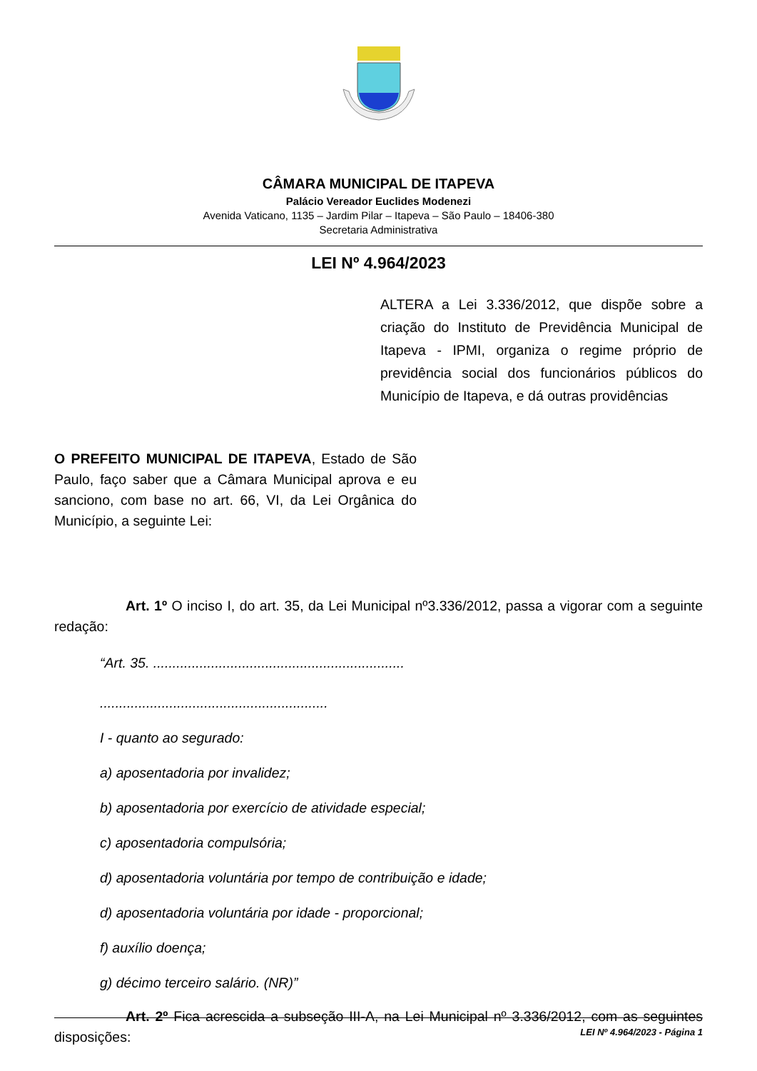CÂMARA MUNICIPAL DE ITAPEVA
Palácio Vereador Euclides Modenezi
Avenida Vaticano, 1135 – Jardim Pilar – Itapeva – São Paulo – 18406-380
Secretaria Administrativa
LEI Nº 4.964/2023
ALTERA a Lei 3.336/2012, que dispõe sobre a criação do Instituto de Previdência Municipal de Itapeva - IPMI, organiza o regime próprio de previdência social dos funcionários públicos do Município de Itapeva, e dá outras providências
O PREFEITO MUNICIPAL DE ITAPEVA, Estado de São Paulo, faço saber que a Câmara Municipal aprova e eu sanciono, com base no art. 66, VI, da Lei Orgânica do Município, a seguinte Lei:
Art. 1º O inciso I, do art. 35, da Lei Municipal nº3.336/2012, passa a vigorar com a seguinte redação:
“Art. 35. .................................................................
...........................................................
I - quanto ao segurado:
a) aposentadoria por invalidez;
b) aposentadoria por exercício de atividade especial;
c) aposentadoria compulsória;
d) aposentadoria voluntária por tempo de contribuição e idade;
d) aposentadoria voluntária por idade - proporcional;
f) auxílio doença;
g) décimo terceiro salário. (NR)”
Art. 2º Fica acrescida a subseção III-A, na Lei Municipal nº 3.336/2012, com as seguintes disposições:
LEI Nº 4.964/2023 - Página 1